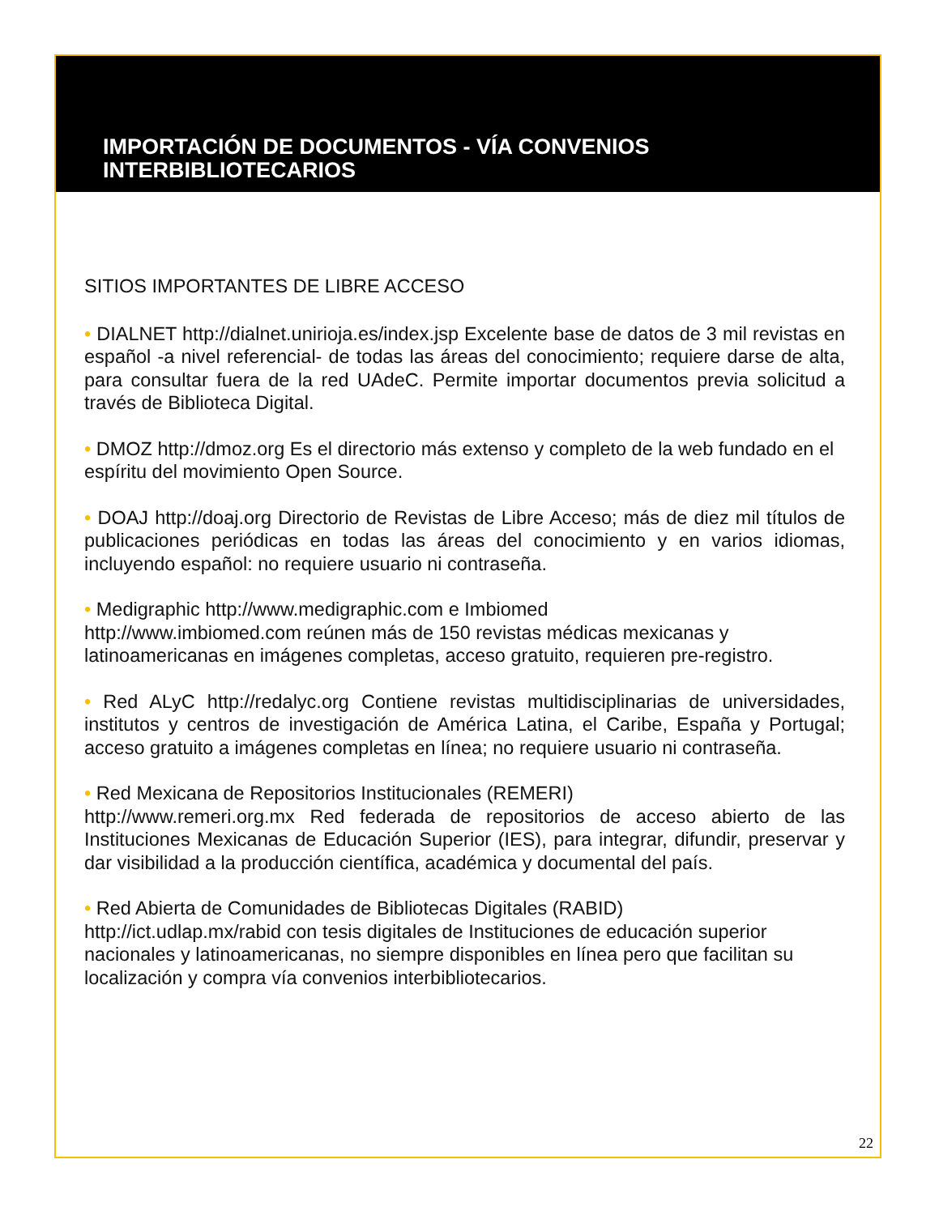IMPORTACIÓN DE DOCUMENTOS - VÍA CONVENIOS
INTERBIBLIOTECARIOS
SITIOS IMPORTANTES DE LIBRE ACCESO
• DIALNET http://dialnet.unirioja.es/index.jsp Excelente base de datos de 3 mil revistas en español -a nivel referencial- de todas las áreas del conocimiento; requiere darse de alta, para consultar fuera de la red UAdeC. Permite importar documentos previa solicitud a través de Biblioteca Digital.
• DMOZ http://dmoz.org Es el directorio más extenso y completo de la web fundado en el espíritu del movimiento Open Source.
• DOAJ http://doaj.org Directorio de Revistas de Libre Acceso; más de diez mil títulos de publicaciones periódicas en todas las áreas del conocimiento y en varios idiomas, incluyendo español: no requiere usuario ni contraseña.
• Medigraphic http://www.medigraphic.com e Imbiomed
http://www.imbiomed.com reúnen más de 150 revistas médicas mexicanas y latinoamericanas en imágenes completas, acceso gratuito, requieren pre-registro.
• Red ALyC http://redalyc.org Contiene revistas multidisciplinarias de universidades, institutos y centros de investigación de América Latina, el Caribe, España y Portugal; acceso gratuito a imágenes completas en línea; no requiere usuario ni contraseña.
• Red Mexicana de Repositorios Institucionales (REMERI)
http://www.remeri.org.mx Red federada de repositorios de acceso abierto de las Instituciones Mexicanas de Educación Superior (IES), para integrar, difundir, preservar y dar visibilidad a la producción científica, académica y documental del país.
• Red Abierta de Comunidades de Bibliotecas Digitales (RABID)
http://ict.udlap.mx/rabid con tesis digitales de Instituciones de educación superior nacionales y latinoamericanas, no siempre disponibles en línea pero que facilitan su localización y compra vía convenios interbibliotecarios.
22